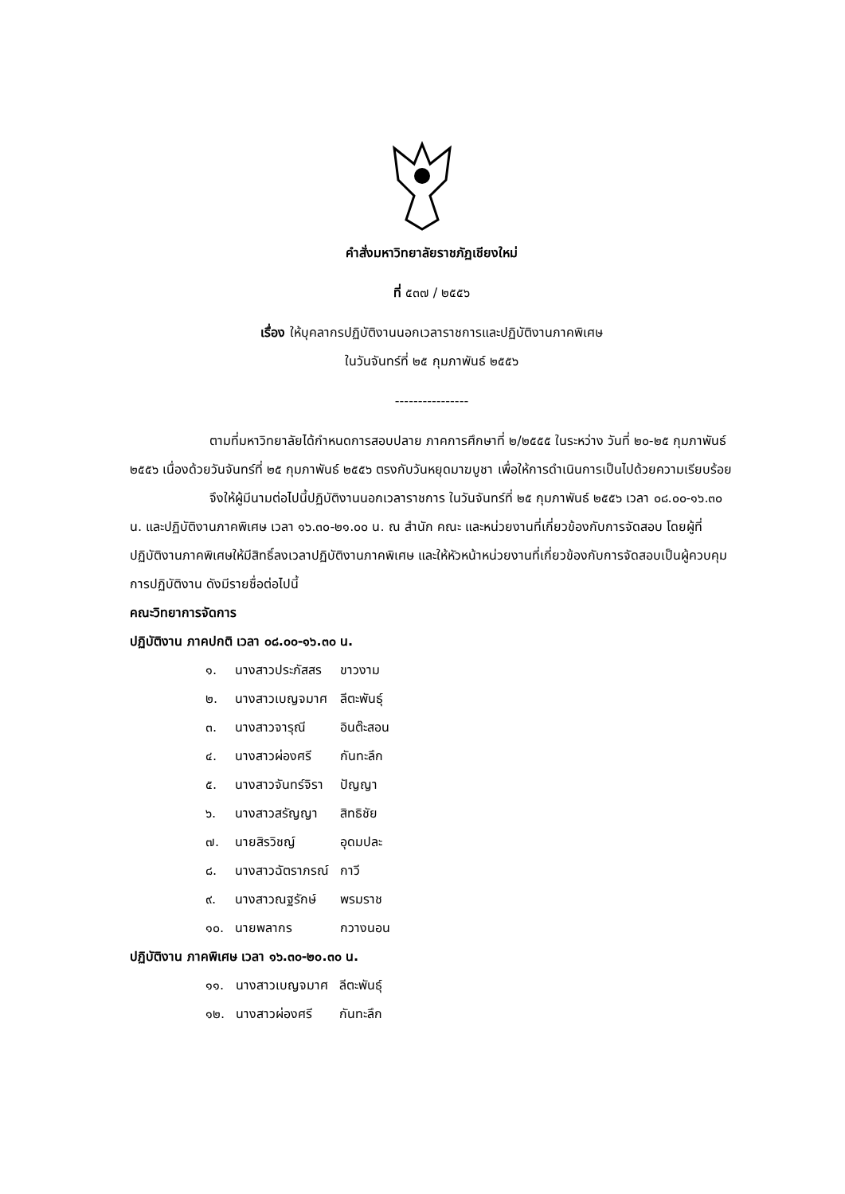คำสั่งมหาวิทยาลัยราชภัฏเชียงใหม่
ที่ ๕๓๗ / ๒๕๕๖
เรื่อง ให้บุคลากรปฏิบัติงานนอกเวลาราชการและปฏิบัติงานภาคพิเศษ
ในวันจันทร์ที่ ๒๕ กุมภาพันธ์ ๒๕๕๖
----------------
ตามที่มหาวิทยาลัยได้กำหนดการสอบปลาย ภาคการศึกษาที่ ๒/๒๕๕๕ ในระหว่าง วันที่ ๒๐-๒๕ กุมภาพันธ์ ๒๕๕๖ เนื่องด้วยวันจันทร์ที่ ๒๕ กุมภาพันธ์ ๒๕๕๖ ตรงกับวันหยุดมาฆบูชา เพื่อให้การดำเนินการเป็นไปด้วยความเรียบร้อย
จึงให้ผู้มีนามต่อไปนี้ปฏิบัติงานนอกเวลาราชการ ในวันจันทร์ที่ ๒๕ กุมภาพันธ์ ๒๕๕๖ เวลา ๐๘.๐๐-๑๖.๓๐ น. และปฏิบัติงานภาคพิเศษ เวลา ๑๖.๓๐-๒๑.๐๐ น. ณ สำนัก คณะ และหน่วยงานที่เกี่ยวข้องกับการจัดสอบ โดยผู้ที่ปฏิบัติงานภาคพิเศษให้มีสิทธิ์ลงเวลาปฏิบัติงานภาคพิเศษ และให้หัวหน้าหน่วยงานที่เกี่ยวข้องกับการจัดสอบเป็นผู้ควบคุมการปฏิบัติงาน ดังมีรายชื่อต่อไปนี้
คณะวิทยาการจัดการ
ปฏิบัติงาน ภาคปกติ เวลา ๐๘.๐๐-๑๖.๓๐ น.
| ๑. | นางสาวประภัสสร | ขาวงาม |
| ๒. | นางสาวเบญจมาศ | ลีตะพันธุ์ |
| ๓. | นางสาวจารุณี | อินต๊ะสอน |
| ๔. | นางสาวผ่องศรี | กันทะลึก |
| ๕. | นางสาวจันทร์จิรา | ปัญญา |
| ๖. | นางสาวสรัญญา | สิทธิชัย |
| ๗. | นายสิรวิชญ์ | อุดมปละ |
| ๘. | นางสาวฉัตราภรณ์ | กาวี |
| ๙. | นางสาวณฐรักษ์ | พรมราช |
| ๑๐. | นายพลากร | กวางนอน |
ปฏิบัติงาน ภาคพิเศษ เวลา ๑๖.๓๐-๒๐.๓๐ น.
| ๑๑. | นางสาวเบญจมาศ | ลีตะพันธุ์ |
| ๑๒. | นางสาวผ่องศรี | กันทะลึก |